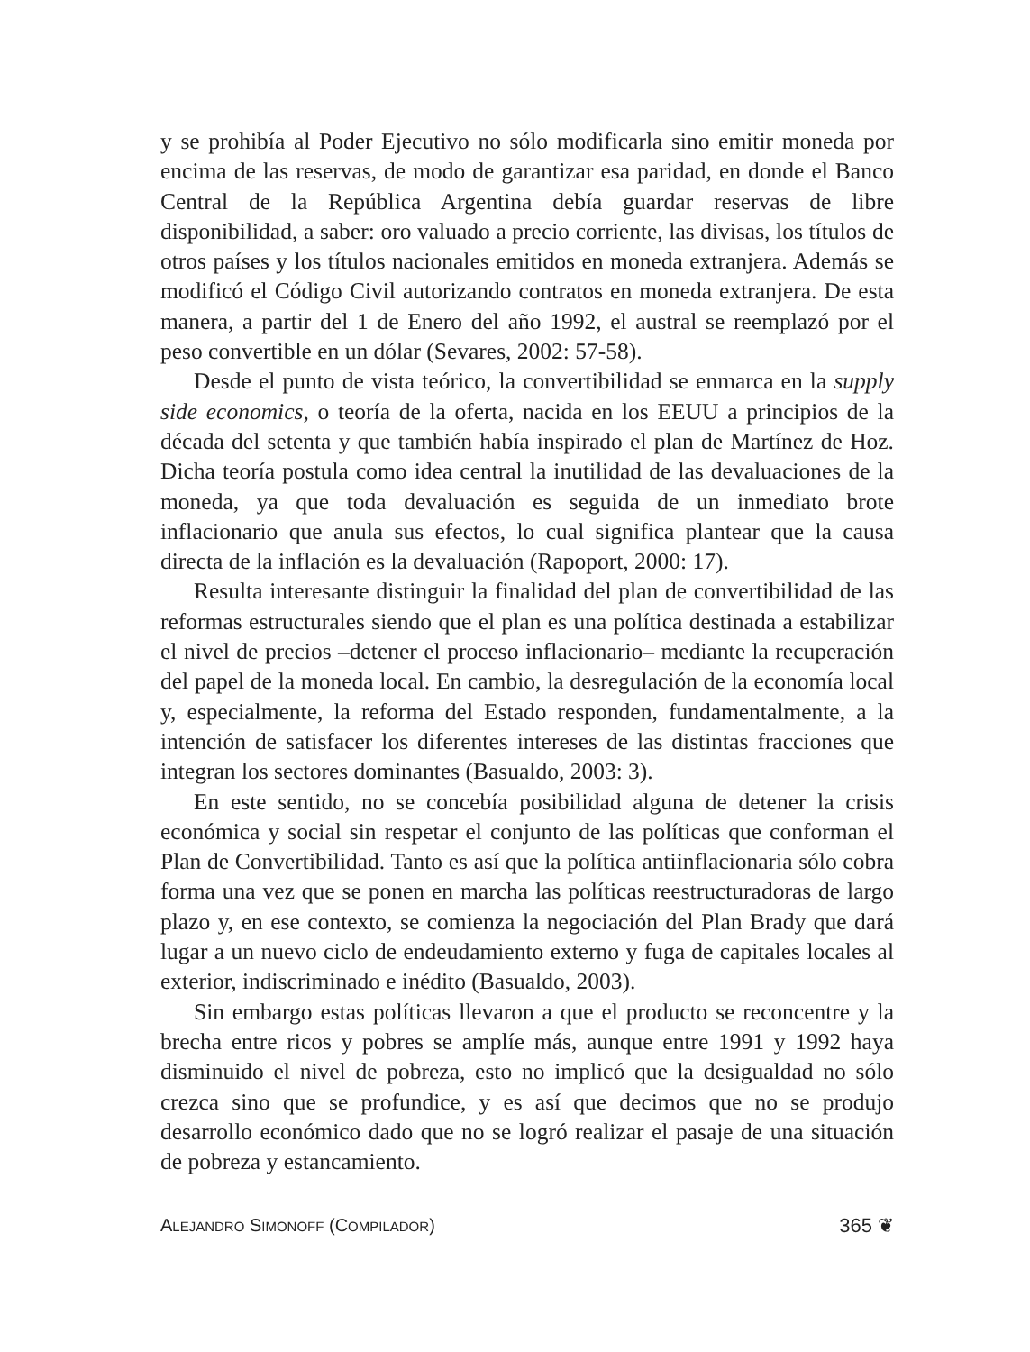y se prohibía al Poder Ejecutivo no sólo modificarla sino emitir moneda por encima de las reservas, de modo de garantizar esa paridad, en donde el Banco Central de la República Argentina debía guardar reservas de libre disponibilidad, a saber: oro valuado a precio corriente, las divisas, los títulos de otros países y los títulos nacionales emitidos en moneda extranjera. Además se modificó el Código Civil autorizando contratos en moneda extranjera. De esta manera, a partir del 1 de Enero del año 1992, el austral se reemplazó por el peso convertible en un dólar (Sevares, 2002: 57-58).
Desde el punto de vista teórico, la convertibilidad se enmarca en la supply side economics, o teoría de la oferta, nacida en los EEUU a principios de la década del setenta y que también había inspirado el plan de Martínez de Hoz. Dicha teoría postula como idea central la inutilidad de las devaluaciones de la moneda, ya que toda devaluación es seguida de un inmediato brote inflacionario que anula sus efectos, lo cual significa plantear que la causa directa de la inflación es la devaluación (Rapoport, 2000: 17).
Resulta interesante distinguir la finalidad del plan de convertibilidad de las reformas estructurales siendo que el plan es una política destinada a estabilizar el nivel de precios –detener el proceso inflacionario– mediante la recuperación del papel de la moneda local. En cambio, la desregulación de la economía local y, especialmente, la reforma del Estado responden, fundamentalmente, a la intención de satisfacer los diferentes intereses de las distintas fracciones que integran los sectores dominantes (Basualdo, 2003: 3).
En este sentido, no se concebía posibilidad alguna de detener la crisis económica y social sin respetar el conjunto de las políticas que conforman el Plan de Convertibilidad. Tanto es así que la política antiinflacionaria sólo cobra forma una vez que se ponen en marcha las políticas reestructuradoras de largo plazo y, en ese contexto, se comienza la negociación del Plan Brady que dará lugar a un nuevo ciclo de endeudamiento externo y fuga de capitales locales al exterior, indiscriminado e inédito (Basualdo, 2003).
Sin embargo estas políticas llevaron a que el producto se reconcentre y la brecha entre ricos y pobres se amplíe más, aunque entre 1991 y 1992 haya disminuido el nivel de pobreza, esto no implicó que la desigualdad no sólo crezca sino que se profundice, y es así que decimos que no se produjo desarrollo económico dado que no se logró realizar el pasaje de una situación de pobreza y estancamiento.
ALEJANDRO SIMONOFF (COMPILADOR) 365 ❦